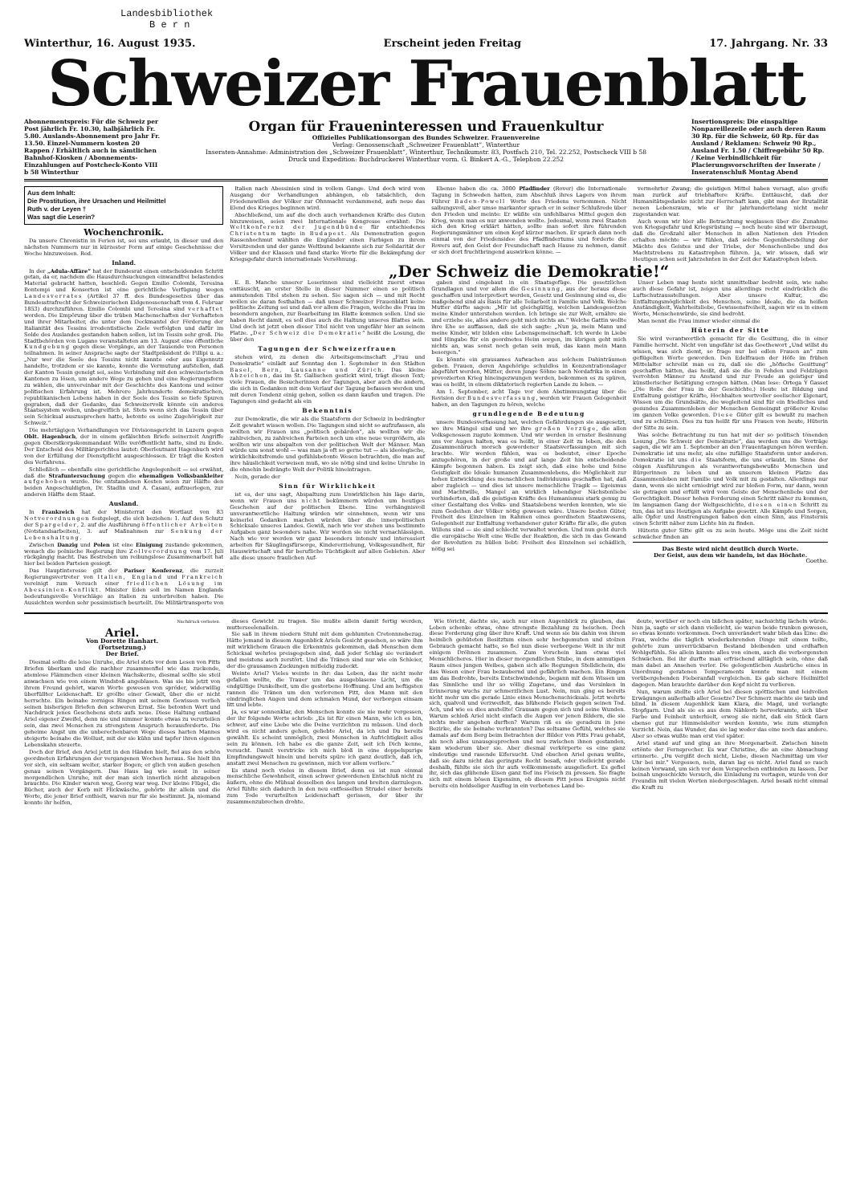Landesbibliothek
B e r n
Winterthur, 16. August 1935. Erscheint jeden Freitag 17. Jahrgang. Nr. 33
Schweizer Frauenblatt
Abonnementspreis: Für die Schweiz per Post jährlich Fr. 10.30, halbjährlich Fr. 5.80. Auslands-Abonnement pro Jahr Fr. 13.50. Einzel-Nummern kosten 20 Rappen / Erhältlich auch in sämtlichen Bahnhof-Kiosken / Abonnements-Einzahlungen auf Postcheck-Konto VIII b 58 Winterthur
Organ für Fraueninteressen und Frauenkultur
Offizielles Publikationsorgan des Bundes Schweizer. Frauenvereine
Verlag: Genossenschaft „Schweizer Frauenblatt“, Winterthur
Inseraten-Annahme: Administration des „Schweizer Frauenblatt“, Winterthur, Technikumstr. 83, Postfach 210, Tel. 22.252, Postscheck VIII b 58
Druck und Expedition: Buchdruckerei Winterthur vorm. G. Binkert A.-G., Telephon 22.252
Insertionspreis: Die einspaltige Nonpareillezeile oder auch deren Raum 30 Rp. für die Schweiz, 60 Rp. für das Ausland / Reklamen: Schweiz 90 Rp., Ausland Fr. 1.50 / Chiffregebühr 50 Rp. / Keine Verbindlichkeit für Placierungsvorschriften der Inserate / Inseratenschluß Montag Abend
Aus dem Inhalt:
Die Prostitution, ihre Ursachen und Heilmittel
Ruth v. der Leyen †
Was sagt die Leserin?
Wochenchronik.
Da unsere Chronistin in Ferien ist, sei uns erlaubt, in dieser und den nächsten Nummern nur in kürzester Form auf einige Geschehnisse der Woche hinzuweisen. Red.
Inland.
In der „Adula-Affäre“ hat der Bundesrat einen entscheidenden Schritt getan, da er, nachdem die Hausdurchsuchungen einwandfrei belastendes Material gebracht hatten, beschloß: Gegen Emilio Colombi, Teresina Bontempi und Konsorten ist eine gerichtliche Verfügung wegen Landesverrates (Artikel 37 ff. des Bundesgesetzes über das Bundesstrafrecht der Schweizerischen Eidgenossenschaft vom 4. Februar 1853) durchzuführen. Emilio Colombi und Teresina sind verhaftet worden. Die Empörung über die trüben Machenschaften der Verhafteten und ihrer Mitarbeiter, die unter dem Deckmantel der Förderung der Italianität des Tessins irredentistische Ziele verfolgten und dafür im Solde des Auslandes gestanden haben sollen, ist im Tessin sehr groß. Die Stadtbehörden von Lugano veranstalteten am 13. August eine öffentliche Kundgebung gegen diese Vorgänge, an der Tausende von Personen teilnahmen. In seiner Ansprache sagte der Stadtpräsident de Fillipi u. a.: „Nur wer die Seele des Tessins nicht kannte oder aus Eigennutz handelte, trotzdem er sie kannte, konnte die Vermutung aufstellen, daß der Kanton Tessin geneigt sei, seine Verbindung mit den schweizerischen Kantonen zu lösen, um andere Wege zu gehen und eine Regierungsform zu wählen, die unvereinbar mit der Geschichte des Kantons und seiner politischen Erfahrung ist. Mehrere Jahrhunderte demokratischen, republikanischen Lebens haben in der Seele des Tessin so tiefe Spuren gegraben, daß der Gedanke, das Schweizervolk könnte ein anderes Staatssystem wollen, unbegreiflich ist. Stets wenn sich das Tessin über sein Schicksal auszusprechen hatte, betonte es seine Zugehörigkeit zur Schweiz.“
Die mehrtägigen Verhandlungen vor Divisionsgericht in Luzern gegen Oblt. Hagenbuch, der in einem gefälschten Briefe seinerzeit Angriffe gegen Oberstkorpskommandant Wille veröffentlicht hatte, sind zu Ende. Der Entscheid des Militärgerichtes lautet: Oberleutnant Hagenbuch wird von der Erfüllung der Dienstpflicht ausgeschlossen. Er trägt die Kosten des Verfahrens.
Schließlich — ebenfalls eine gerichtliche Angelegenheit — sei erwähnt, daß die Strafuntersuchung gegen die ehemaligen Volksbankleiter aufgehoben wurde. Die entstandenen Kosten seien zur Hälfte den beiden Angeschuldigten, Dr. Stadlin und A. Casani, aufzuerlegen, zur anderen Hälfte dem Staat.
Ausland.
In Frankreich hat der Ministerrat den Wortlaut von 83 Notverordnungen festgelegt, die sich beziehen: 1. Auf den Schutz der Spargelder, 2. auf die Ausführung öffentlicher Arbeiten (Notstandsarbeiten), 3. auf Maßnahmen zur Senkung der Lebenshaltung.
Zwischen Danzig und Polen ist eine Einigung zustande gekommen, wonach die polnische Regierung ihre Zollverordnung vom 17. Juli rückgängig macht. Das Bestreben um reibungslose Zusammenarbeit hat hier bei beiden Parteien gesiegt.
Das Hauptinteresse gilt der Pariser Konferenz, die zurzeit Regierungsvertreter von Italien, England und Frankreich vereinigt zum Versuch einer friedlichen Lösung im Abessinien-Konflikt. Minister Eden soll im Namen Englands bedeutungsvolle Vorschläge an Italien zu unterbreiten haben. Die Aussichten werden sehr pessimistisch beurteilt. Die Militärtransporte von
Italien nach Abessinien sind in vollem Gange. Und doch wird vom Ausgang der Verhandlungen abhängen, ob tatsächlich, den Friedenswillen der Völker zur Ohnmacht verdammend, aufs neue das Elend des Krieges beginnen wird.
Abschließend, um auf die doch auch vorhandenen Kräfte des Guten hinzuweisen, seien zwei Internationale Kongresse erwähnt: Die Weltkonferenz der Jugendbünde für entschiedenes Christentum tagte in Budapest. Als Demonstration gegen Rassenhochmut wählten die Engländer einen Farbigen zu ihrem Vorsitzenden und der ganze Weltbund bekannte sich zur Solidarität der Völker und der Klassen und fand starke Worte für die Bekämpfung der Kriegsgefahr durch internationale Versöhnung.
Ebenso haben die ca. 3000 Pfadfinder (Rover) die Internationale Tagung in Schweden hatten, zum Abschluß ihres Lagers von ihrem Führer Baden-Powell Worte des Friedens vernommen. Nicht salbungsvoll, aber umso markanter sprach er in seiner Schlußrede über den Frieden und meinte: Er wüßte ein unfehlbares Mittel gegen den Krieg, wenn man es nur anwenden wollte. Jedesmal, wenn zwei Staaten sich den Krieg erklärt hätten, sollte man sofort ihre führenden Regierungsmänner um einen Kopf kürzer machen. Er sprach dann noch einmal von der Friedensidee des Pfadfindertums und forderte die Rovers auf, den Geist der Freundschaft nach Hause zu nehmen, damit er sich dort fruchtbringend auswirken könne. —
vermehrter Zwang; die geistigen Mittel haben versagt, also greife man zurück auf triebhaftere Kräfte. Enttäuscht, daß der Humanitätsgedanke nicht zur Herrschaft kam, gibt man der Brutalität neuen Lebensraum, wie er ihr jahrhundertelang nicht mehr zugestanden war.
Auch wenn wir hier alle Betrachtung weglassen über die Zunahme von Kriegsgefahr und Kriegsrüstung — noch heute sind wir überzeugt, daß die Großzahl aller Menschen in allen Nationen den Frieden erhalten möchte — wir fühlen, daß solche Gegenüberstellung der Mächte des Geistes und der Triebe, der Menschenliebe und des Machtstrebens zu Katastrophen führen. Ja, wir wissen, daß wir Heutigen schon seit Jahrzehnten in der Zeit der Katastrophen leben.
„Der Schweiz die Demokratie!“
E. B. Manche unserer Leserinnen sind vielleicht zuerst etwas enttäuscht, an erster Stelle in dieser Nummer einen so politisch anmutenden Titel stehen zu sehen. Sie sagen sich — und mit Recht wollen sie daran festhalten — daß unser Schweizer Frauenblatt keine politische Zeitung sei und daß vor allem die Fragen, welche die Frau im besondern angehen, zur Bearbeitung im Blatte kommen sollen. Und sie haben Recht damit, es soll dies auch die Haltung unseres Blattes sein. Und doch ist jetzt eben dieser Titel nicht von ungefähr hier an seinem Platze. „Der Schweiz die Demokratie“ heißt die Losung, die über den
Tagungen der Schweizerfrauen
stehen wird, zu denen die Arbeitsgemeinschaft „Frau und Demokratie“ einlädt auf Sonntag den 1. September in den Städten Basel, Bern, Lausanne und Zürich. Das kleine Abzeichen, das im St. Gallischen gestickt wird, trägt diesen Text; viele Frauen, die Besucherinnen der Tagungen, aber auch die andern, die sich in Gedanken mit dem Verlauf der Tagung befassen werden und mit deren Tendenz einig gehen, sollen es dann kaufen und tragen. Die Tagungen sind gedacht als ein
Bekenntnis
zur Demokratie, die wir als die Staatsform der Schweiz in bedrängter Zeit gewahrt wissen wollen. Die Tagungen sind nicht so aufzufassen, als wollten wir Frauen uns „politisch gebärden“, als wollten wir die zahlreichen, zu zahlreichen Parteien noch um eine neue vergrößern, als wollten wir uns abspalten von der politischen Welt der Männer. Man würde uns sonst wohl — was man ja oft so gerne tut — als ideologische, wirklichkeitsfremde und gefühlsbetonte Wesen betrachten, die man auf ihre häuslichkeit verweisen muß, wo sie nötig sind und keine Unruhe in die ohnehin bedrängte Welt der Politik hineintragen.
Nein, gerade der
Sinn für Wirklichkeit
ist es, der uns sagt, Abspaltung zum Unwirklichen hin läge darin, wenn wir Frauen uns nicht bekümmern würden um heutiges Geschehen auf der politischen Ebene. Eine verhängnisvoll unverantwortliche Haltung würden wir einnehmen, wenn wir uns keinerlei Gedanken machen würden über die innerpolitischen Schicksale unseres Landes. Gewiß, nach wie vor stehen uns bestimmte Aufgaben ganz besonders nahe. Wir werden sie nicht vernachlässigen. Nach wie vor werden wir ganz besonders intensiv und interessiert arbeiten für Säuglingsfürsorge, Kindererziehung, Volksgesundheit, für Hauswirtschaft und für berufliche Tüchtigkeit auf allen Gebieten. Aber alle diese unsere fraulichen Auf-
gaben sind eingebaut in ein Staatsgefüge. Die gesetzlichen Grundlagen und vor allem die Gesinnung, aus der heraus diese geschaffen und interpretiert werden, Gesetz und Gesinnung sind es, die maßgebend sind als Basis für alle Teilarbeit in Familie und Volk. Welche Mutter dürfte sagen: „Mir ist gleichgültig, welchen Landesgesetzen meine Kinder unterstehen werden. Ich bringe sie zur Welt, ernähre sie und erziehe sie, alles andere geht mich nichts an.“ Welche Gattin wollte ihre Ehe so auffassen, daß sie sich sagte: „Nun ja, mein Mann und meine Kinder, wir bilden eine Lebensgemeinschaft. Ich werde in Liebe und Hingabe für ein geordnetes Heim sorgen, im übrigen geht mich nichts an, was sonst noch getan sein muß, das kann mein Mann besorgen.“
Es könnte ein grausames Aufwachen aus solchem Dahinträumen geben. Frauen, deren Angehörige schuldlos in Konzentrationslager abgeführt werden, Mütter, deren junge Söhne nach Nordafrika in einen provozierten Krieg hineingezwungen werden, bekommen es zu spüren, was es heißt, in einem diktatorisch regierten Lande zu leben. —
Am 1. September, acht Tage vor dem Abstimmungstag über die Revision der Bundesverfassung, werden wir Frauen Gelegenheit haben, an den Tagungen zu hören, welche
grundlegende Bedeutung
unsere Bundesverfassung hat, welchen Gefährdungen sie ausgesetzt, wo ihre Mängel sind und wo ihre großen Vorzüge, die allen Volksgenossen zugute kommen. Und wir werden in ernster Besinnung uns vor Augen halten, was es heißt, in einer Zeit zu leben, die den Zusammenbruch morsch gewordener Staatsverfassungen mit sich brachte. Wir werden fühlen, was es bedeutet, einer Epoche anzugehören, in der große und auf lange Zeit hin entscheidende Kämpfe begonnen haben. Es zeigt sich, daß eine hohe und feine Geistigkeit die Ideale humanen Zusammenlebens, die Möglichkeit zur hohen Entwicklung des menschlichen Individuums geschaffen hat, daß aber zugleich — und dies ist unsere menschliche Tragik — Egoismus und Machtwille, Mangel an wirklich lebendiger Nächstenliebe verhinderten, daß die geistigen Kräfte des Humanismus stark genug zu einer Gestaltung des Volks- und Staatslebens werden konnten, wie sie zum Gedeihen der Völker nötig gewesen wäre. Unsere besten Güter, Freiheit des Einzelnen im Rahmen eines geordneten Staatswesens, Gelegenheit zur Entfaltung vorhandener guter Kräfte für alle, die guten Willens sind — sie sind schlecht verwaltet worden. Und nun geht durch die europäische Welt eine Welle der Reaktion, die sich in das Gewand der Revolution zu hüllen liebt: Freiheit des Einzelnen sei schädlich, nötig sei
Unser Leben mag heute nicht unmittelbar bedroht sein, wie nahe auch diese Gefahr ist, zeigen uns allerdings recht eindrücklich die Luftschutzausstellungen. Aber unsere Kultur, die Entfaltungsmöglichkeit des Menschen, seine Ideale, die da heißen Anständigkeit, Wahrheitsliebe, Gewissensfreiheit, sagen wir es in einem Worte, Menschenwürde, sie sind bedroht.
Man nennt die Frau immer wieder einmal die
Hüterin der Sitte
Sie wird verantwortlich gemacht für die Gesittung, die in einer Familie herrscht. Nicht von ungefähr ist das Goethewort „Und willst du wissen, was sich ziemt, so frage nur bei edlen Frauen an“ zum geflügelten Worte geworden. Den Edelfrauen der Höfe im frühen Mittelalter schreibt man es zu, daß sie die „höfische Gesittung“ geschaffen hätten, das heißt, daß sie die in Fehden und Feldzügen verrohten Männer zu Anstand und zur Freude an geistiger und künstlerischer Betätigung erzogen hätten. (Man lese: Ortega Y Gasset „Die Rolle der Frau in der Geschichte.) Heute ist Bildung und Entfaltung geistiger Kräfte, Hochhalten wertvoller seelischer Eigenart, Wissen um die Grundsätze, die wegleitend sind für ein friedliches und gesundes Zusammenleben der Menschen Gemeingut größerer Kreise im ganzen Volke geworden. Diese Güter gilt es bewußt zu machen und zu schützen. Dies zu tun heißt für uns Frauen von heute, Hüterin der Sitte zu sein.
Was solche Betrachtung zu tun hat mit der so politisch tönenden Losung „Die Schweiz der Demokratie“, das werden uns die Vorträge sagen, die wir am 1. September an den Frauentagungen hören werden. Demokratie ist uns mehr, als eine zufällige Staatsform unter anderen. Demokratie ist uns die Staatsform, die uns erlaubt, im Sinne der obigen Ausführungen als verantwortungsbewußte Menschen und Bürgerinnen zu leben und an unserem kleinen Platze das Zusammenleben mit Familie und Volk mit zu gestalten. Allerdings nur dann, wenn sie nicht erniedrigt wird zur bloßen Form, nur dann, wenn sie getragen und erfüllt wird vom Geiste der Menschenliebe und der Gerechtigkeit. Dieser hohen Forderung einen Schritt näher zu kommen, im langsamen Gang der Weltgeschichte, diesen einen Schritt zu tun, das ist uns Heutigen als Aufgabe gesetzt. Alle Kämpfe und Sorgen, alle Opfer und Anstrengungen haben den einen Sinn, aus Finsternis einen Schritt näher zum Lichte hin zu finden.
Hüterin guter Sitte gilt es zu sein heute. Möge uns die Zeit nicht schwächer finden an
Das Beste wird nicht deutlich durch Worte.
Der Geist, aus dem wir handeln, ist das Höchste.
Goethe.
Nachdruck verboten.
Ariel.
Von Dorette Hanhart.
(Fortsetzung.)
Der Brief.
Diesmal sollte die leise Unruhe, die Ariel stets vor dem Lesen von Pitts Briefen überkam und die nachher zusammenfiel wie das zuckende, atemlose Flämmchen einer kleinen Wachskerze, diesmal sollte sie steil anwachsen wie von einem Windstoß angeblasen. Was sie bis jetzt von ihrem Freund gehört, waren Worte gewesen von spröder, widerwillig überfüllter Leidenschaft. Er grollte einer Gewalt, über die er nicht herrschte. Ein beinahe zorniges Ringen mit seinem Gewissen verlieh seinen bisherigen Briefen den schweren Ernst. Sie betonten Wert und Nachdruck jenes Geschehens stets aufs neue. Diese Haltung entband Ariel eigener Zweifel, denn nie und nimmer konnte etwas zu verurteilen sein, das zwei Menschen zu strengstem Anspruch herausforderte. Die geheime Angst um die unberechenbaren Wege dieses harten Mannes steigerte beinahe die Wollust, mit der sie kühn und tapfer ihren eigenen Lebenskahn steuerte.
Doch der Brief, den Ariel jetzt in den Händen hielt, fiel aus den schön geordneten Erfahrungen der vergangenen Wochen heraus. Sie hielt ihn vor sich, ein seltsam weiter, starker Bogen; er glich von außen gesehen genau seinen Vorgängern. Das Haus lag wie sonst in seiner morgendlichen Unruhe, mit der man sich innerlich nicht abzugeben brauchte. Die Kinder waren weg, Georg war weg. Der kleine Flügel, die Bücher, auch der Korb mit Flickwäsche, gehörte ihr allein und die Worte, die jener Brief enthielt, waren nur für sie bestimmt. Ja, niemand konnte ihr helfen,
dieses Gewicht zu tragen. Sie mußte allein damit fertig werden, mutterseelenallein.
Sie saß in ihrem niedern Stuhl mit dem geblumten Cretonnnebezug. Hätte jemand in diesem Augenblick Ariels Gesicht gesehen, so wäre ihm mit wirklichem Grauen die Erkenntnis gekommen, daß Menschen dem Schicksal wehrlos preisgegeben sind, daß jeder Schlag sie verändert und meistens auch zerstört. Und die Tränen sind nur wie ein Schleier, der die grausamen Zuckungen mitleidig zudeckt.
Weinte Ariel? Vieles weinte in ihr: das Leben, das ihr nicht mehr gefallen wollte, die Trauer um das ausgeblasene Licht, um die endgültige Dunkelheit, um die gestorbene Hoffnung. Und am heftigsten rannen die Tränen um den verlorenen Pitt, den Mann mit den eindringlichen Augen und dem schmalen Mund, der verborgen einsam litt und lebte.
Ja, es war sonnenklar, den Menschen konnte sie nie mehr vergessen, der ihr folgende Worte schrieb: „Es ist für einen Mann, wie ich es bin, schwer, auf eine Liebe wie die Deine verzichten zu müssen. Und doch wird es nicht anders gehen, geliebte Ariel, da ich und Du bereits gewählt. Es scheint unmöglich, zwei Menschen in Aufrichtigkeit alles sein zu können. Ich habe es die ganze Zeit, seit ich Dich kenne, versucht. Damit verstricke ich mich bloß in eine doppelspurige Empfindungswelt hinein und bereits spüre ich ganz deutlich, daß ich, anstatt zwei Menschen zu gewinnen, mich vor allem verliere.“
Es stand noch vieles in diesem Brief, denn es ist nun einmal menschliche Gewohnheit, einen schwer gewordenen Entschluß nicht zu äußern, ohne die Mühsal desselben des langen und breiten darzulegen. Ariel fühlte sich dadurch in den neu entfesselten Strudel einer bereits zum Tode verurteilten Leidenschaft gerissen, der über ihr zusammenzubrechen drohte.
Wie töricht, dachte sie, auch nur einen Augenblick zu glauben, das Leben schenke etwas, ohne strengste Bezahlung zu heischen. Doch diese Forderung ging über ihre Kraft. Und wenn sie bis dahin von ihrem heimlich gehüteten Besitztum einen sehr hochgemuten und stolzen Gebrauch gemacht hatte, so fiel nun diese verborgene Welt in ihr mit einigem Dröhnen zusammen. Zum Vorschein kam etwas viel Menschlicheres. Hier in dieser morgendlichen Stube, in dem anmutigen Raum eines jungen Weibes, gaben sich alle Regungen Stelldichein, die das Wesen einer Frau bezaubernd und gefährlich machen. Ein Ringen um das Bedrohte, bereits Entschwindende, begann mit dem Wissen um das Sinnliche und ihr so völlig Zugetane, und das Versinken in Erinnerung wuchs zur schmerzlichen Lust. Nein, nun ging es bereits nicht mehr um die gerade Linie eines Menschenschicksals. Jetzt wehrte sich, qualvoll und verzweifelt, das blühende Fleisch gegen seinen Tod. Ach, und wie es dies anstellte! Grausam gegen sich und seine Wunden. Warum schloß Ariel nicht einfach die Augen vor jenen Bildern, die sie nichts mehr angehen durften? Warum riß es sie geradezu in jene Bezirke, die sie beinahe verbrannten? Das seltsame Gefühl, welches sie damals auf dem Berg beim Betrachten der Bilder von Pitts Frau gehabt, als noch alles unausgesprochen und neu zwischen ihnen gestanden, kam wiederum über sie. Aber diesmal verkörperte es eine ganz eindeutige und rasende Eifersucht. Und obschon Ariel genau wußte, daß sie dazu nicht das geringste Recht besaß, oder vielleicht gerade deshalb, fühlte sie sich ihr aufs vollkommenste ausgeliefert. Es gefiel ihr, sich das glühende Eisen ganz tief ins Fleisch zu pressen. Sie fragte sich mit einem bösen Eigensinn, ob diesem Pitt jenes Ereignis nicht bereits ein holdseliger Ausflug in ein verbotenes Land be-
deute, worüber er noch ein bißchen später, nachsichtig lächeln würde. Nun ja, sagte er sich dann vielleicht, sie waren beide trunken gewesen, so etwas konnte vorkommen. Doch unverändert wahr blieb das Eine: die Frau, welche die täglich wiederkehrenden Dinge mit einem teilte, gehörte zum unverrückbaren Bestand bleibenden und erdhaften Wohlgefühls. Sie allein kannte alles von einem, auch die verborgensten Schwächen. Bei ihr durfte man erfrischend alltäglich sein, ohne daß man dabei an Ansehen verlor. Die gelegentlichen Ausbrüche eines in Unordnung geratenen Temperaments konnte man mit einem vorübergehenden Fieberanfall vergleichen. Es gab sichere Heilmittel dagegen. Man brauchte darüber den Kopf nicht zu verlieren.
Nun, warum stellte sich Ariel bei diesen spöttischen und leidvollen Erwägungen außerhalb aller Gesetze? Der Schmerz machte sie taub und blind. In diesem Augenblick kam Klara, die Magd, und verlangte Stopfgarn. Und als sie es aus dem Nähkorb hervorkramte, sich über Farbe und Feinheit unterhielt, erwog sie nicht, daß ein Stück Garn ebenso gut zur Himmelsleiter werden konnte, wie zum stumpfen Verzicht. Nein, das Wunder, das sie lag weder das eine noch das andere. Aber so etwas wußte man erst viel später.
Ariel stand auf und ging an ihre Morgenarbeit. Zwischen hinein ertönte der Fernsprecher. Es war Christine, die an eine Abmachung erinnerte. „Du vergißt doch nicht, Liebe, diesen Nachmittag um vier Uhr bei mir.“ Vergessen, nein, daran lag es nicht. Ariel fand so rasch keinen Vorwand, um sich vor dem Versprechen entbinden zu lassen. Der beinah ungeschickte Versuch, die Einladung zu vertagen, wurde von der Freundin mit vielen Worten niedergeschlagen. Ariel besaß nicht einmal die Kraft zu